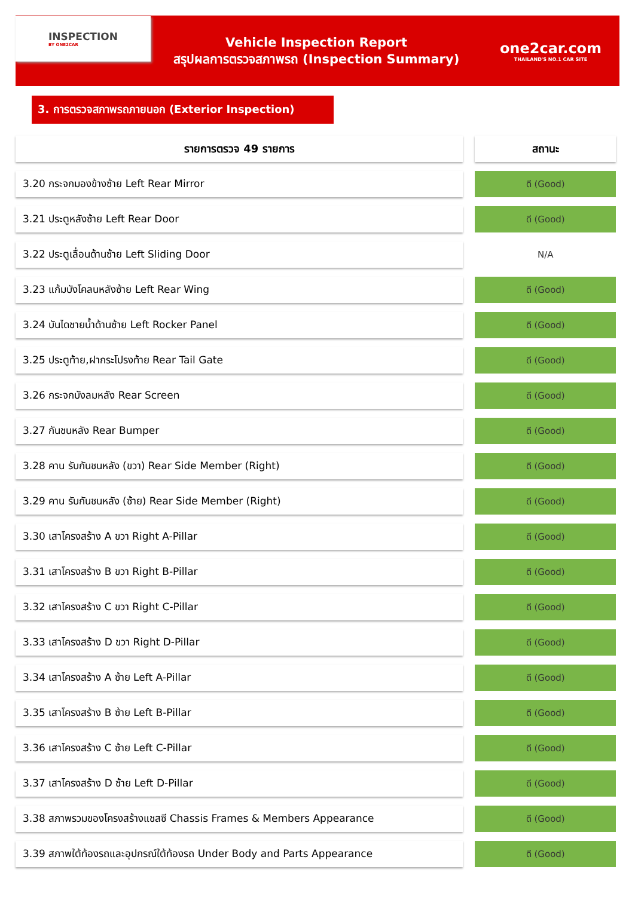INSPECTION
BY ONE2CAR
Vehicle Inspection Report
สรุปผลการตรวจสภาพรถ (Inspection Summary)
one2car.com
THAILAND'S NO.1 CAR SITE
3. การตรวจสภาพรถภายนอก (Exterior Inspection)
| รายการตรวจ 49 รายการ | | สถานะ |
| 3.20 กระจกมองข้างซ้าย Left Rear Mirror | | ดี (Good) |
| 3.21 ประตูหลังซ้าย Left Rear Door | | ดี (Good) |
| 3.22 ประตูเลื่อนด้านซ้าย Left Sliding Door | | N/A |
| 3.23 แก้มบังโคลนหลังซ้าย Left Rear Wing | | ดี (Good) |
| 3.24 บันไดชายน้ำด้านซ้าย Left Rocker Panel | | ดี (Good) |
| 3.25 ประตูท้าย,ฝากระโปรงท้าย Rear Tail Gate | | ดี (Good) |
| 3.26 กระจกบังลมหลัง Rear Screen | | ดี (Good) |
| 3.27 กันชนหลัง Rear Bumper | | ดี (Good) |
| 3.28 คาน รับกันชนหลัง (ขวา) Rear Side Member (Right) | | ดี (Good) |
| 3.29 คาน รับกันชนหลัง (ซ้าย) Rear Side Member (Right) | | ดี (Good) |
| 3.30 เสาโครงสร้าง A ขวา Right A-Pillar | | ดี (Good) |
| 3.31 เสาโครงสร้าง B ขวา Right B-Pillar | | ดี (Good) |
| 3.32 เสาโครงสร้าง C ขวา Right C-Pillar | | ดี (Good) |
| 3.33 เสาโครงสร้าง D ขวา Right D-Pillar | | ดี (Good) |
| 3.34 เสาโครงสร้าง A ซ้าย Left A-Pillar | | ดี (Good) |
| 3.35 เสาโครงสร้าง B ซ้าย Left B-Pillar | | ดี (Good) |
| 3.36 เสาโครงสร้าง C ซ้าย Left C-Pillar | | ดี (Good) |
| 3.37 เสาโครงสร้าง D ซ้าย Left D-Pillar | | ดี (Good) |
| 3.38 สภาพรวมของโครงสร้างแชสซี Chassis Frames & Members Appearance | | ดี (Good) |
| 3.39 สภาพใต้ท้องรถและอุปกรณ์ใต้ท้องรถ Under Body and Parts Appearance | | ดี (Good) |